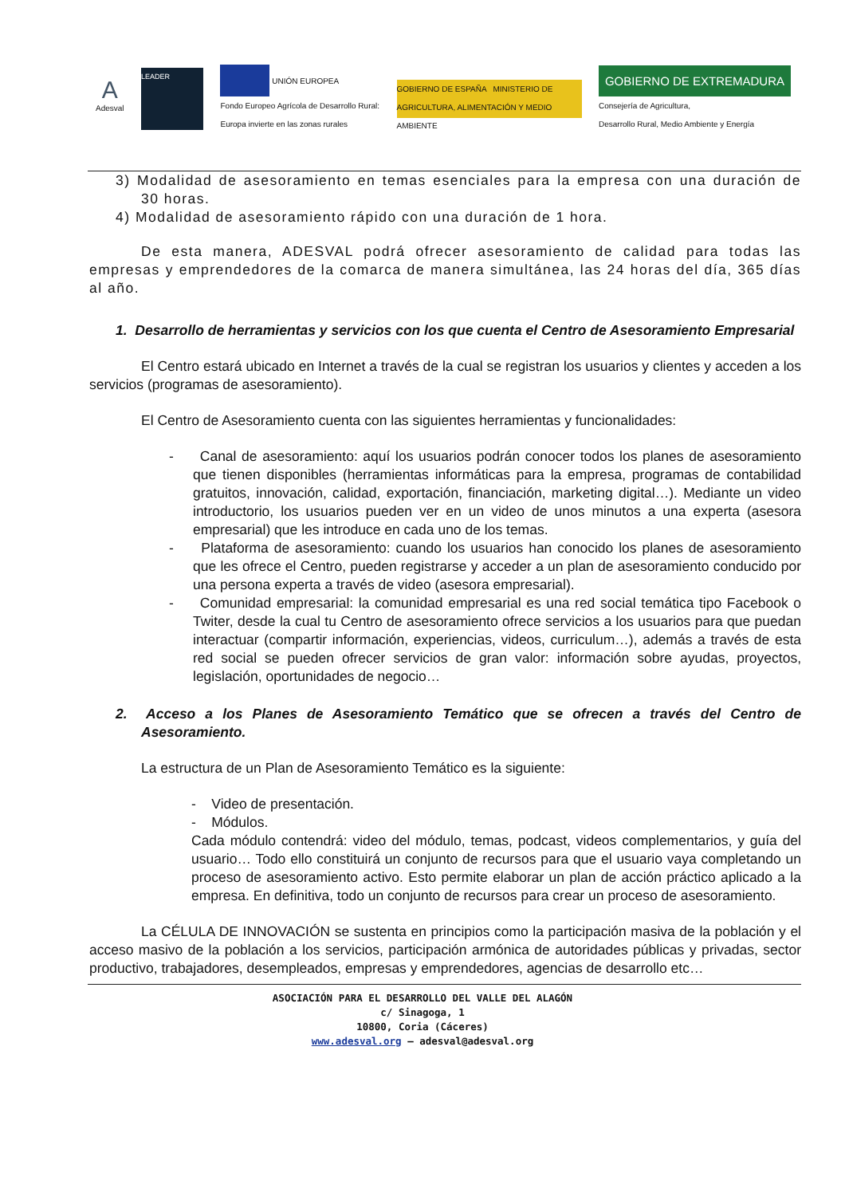A
Adesval
LEADER
UNIÓN EUROPEA
Fondo Europeo Agrícola de Desarrollo Rural:
Europa invierte en las zonas rurales
GOBIERNO DE ESPAÑA MINISTERIO DE AGRICULTURA, ALIMENTACIÓN Y MEDIO AMBIENTE
GOBIERNO DE EXTREMADURA
Consejería de Agricultura,
Desarrollo Rural, Medio Ambiente y Energía
3) Modalidad de asesoramiento en temas esenciales para la empresa con una duración de 30 horas.
4) Modalidad de asesoramiento rápido con una duración de 1 hora.
De esta manera, ADESVAL podrá ofrecer asesoramiento de calidad para todas las empresas y emprendedores de la comarca de manera simultánea, las 24 horas del día, 365 días al año.
1. Desarrollo de herramientas y servicios con los que cuenta el Centro de Asesoramiento Empresarial
El Centro estará ubicado en Internet a través de la cual se registran los usuarios y clientes y acceden a los servicios (programas de asesoramiento).
El Centro de Asesoramiento cuenta con las siguientes herramientas y funcionalidades:
- Canal de asesoramiento: aquí los usuarios podrán conocer todos los planes de asesoramiento que tienen disponibles (herramientas informáticas para la empresa, programas de contabilidad gratuitos, innovación, calidad, exportación, financiación, marketing digital…). Mediante un video introductorio, los usuarios pueden ver en un video de unos minutos a una experta (asesora empresarial) que les introduce en cada uno de los temas.
- Plataforma de asesoramiento: cuando los usuarios han conocido los planes de asesoramiento que les ofrece el Centro, pueden registrarse y acceder a un plan de asesoramiento conducido por una persona experta a través de video (asesora empresarial).
- Comunidad empresarial: la comunidad empresarial es una red social temática tipo Facebook o Twiter, desde la cual tu Centro de asesoramiento ofrece servicios a los usuarios para que puedan interactuar (compartir información, experiencias, videos, curriculum…), además a través de esta red social se pueden ofrecer servicios de gran valor: información sobre ayudas, proyectos, legislación, oportunidades de negocio…
2. Acceso a los Planes de Asesoramiento Temático que se ofrecen a través del Centro de Asesoramiento.
La estructura de un Plan de Asesoramiento Temático es la siguiente:
- Video de presentación.
- Módulos.
Cada módulo contendrá: video del módulo, temas, podcast, videos complementarios, y guía del usuario… Todo ello constituirá un conjunto de recursos para que el usuario vaya completando un proceso de asesoramiento activo. Esto permite elaborar un plan de acción práctico aplicado a la empresa. En definitiva, todo un conjunto de recursos para crear un proceso de asesoramiento.
La CÉLULA DE INNOVACIÓN se sustenta en principios como la participación masiva de la población y el acceso masivo de la población a los servicios, participación armónica de autoridades públicas y privadas, sector productivo, trabajadores, desempleados, empresas y emprendedores, agencias de desarrollo etc…
ASOCIACIÓN PARA EL DESARROLLO DEL VALLE DEL ALAGÓN
c/ Sinagoga, 1
10800, Coria (Cáceres)
www.adesval.org – adesval@adesval.org